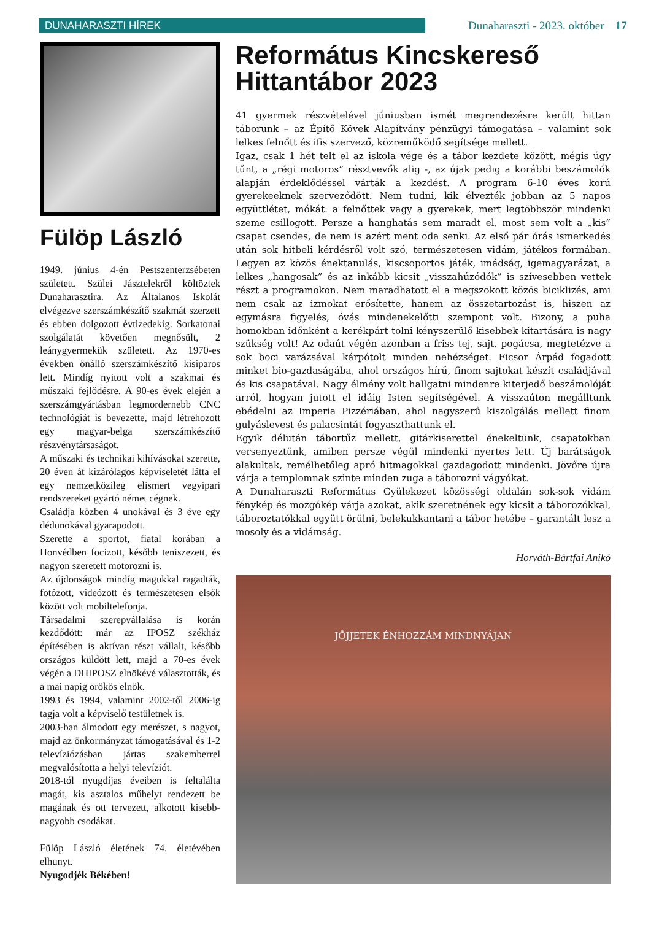DUNAHARASZTI HÍREK Dunaharaszti - 2023. október 17
Fülöp László
1949. június 4-én Pestszenterzsébeten született. Szülei Jásztelekről költöztek Dunaharasztira. Az Általanos Iskolát elvégezve szerszámkészítő szakmát szerzett és ebben dolgozott évtizedekig. Sorkatonai szolgálatát követően megnősült, 2 leánygyermekük született. Az 1970-es években önálló szerszámkészítő kisiparos lett. Mindíg nyitott volt a szakmai és műszaki fejlődésre. A 90-es évek elején a szerszámgyártásban legmordernebb CNC technológiát is bevezette, majd létrehozott egy magyar-belga szerszámkészítő részvénytársaságot.
A műszaki és technikai kihívásokat szerette, 20 éven át kizárólagos képviseletét látta el egy nemzetközileg elismert vegyipari rendszereket gyártó német cégnek.
Családja közben 4 unokával és 3 éve egy dédunokával gyarapodott.
Szerette a sportot, fiatal korában a Honvédben focizott, később teniszezett, és nagyon szeretett motorozni is.
Az újdonságok mindíg magukkal ragadták, fotózott, videózott és természetesen elsők között volt mobiltelefonja.
Társadalmi szerepvállalása is korán kezdődött: már az IPOSZ székház építésében is aktívan részt vállalt, később országos küldött lett, majd a 70-es évek végén a DHIPOSZ elnökévé választották, és a mai napig örökös elnök.
1993 és 1994, valamint 2002-től 2006-ig tagja volt a képviselő testületnek is.
2003-ban álmodott egy merészet, s nagyot, majd az önkormányzat támogatásával és 1-2 televíziózásban jártas szakemberrel megvalósította a helyi televíziót.
2018-tól nyugdíjas éveiben is feltalálta magát, kis asztalos műhelyt rendezett be magának és ott tervezett, alkotott kisebb-nagyobb csodákat.
Fülöp László életének 74. életévében elhunyt.
Nyugodjék Békében!
Református Kincskereső Hittantábor 2023
41 gyermek részvételével júniusban ismét megrendezésre került hittan táborunk – az Építő Kövek Alapítvány pénzügyi támogatása – valamint sok lelkes felnőtt és ifis szervező, közreműködő segítsége mellett.
Igaz, csak 1 hét telt el az iskola vége és a tábor kezdete között, mégis úgy tűnt, a „régi motoros” résztvevők alig -, az újak pedig a korábbi beszámolók alapján érdeklődéssel várták a kezdést. A program 6-10 éves korú gyerekeeknek szerveződött. Nem tudni, kik élvezték jobban az 5 napos együttlétet, mókát: a felnőttek vagy a gyerekek, mert legtöbbször mindenki szeme csillogott. Persze a hanghatás sem maradt el, most sem volt a „kis” csapat csendes, de nem is azért ment oda senki. Az első pár órás ismerkedés után sok hitbeli kérdésről volt szó, természetesen vidám, játékos formában. Legyen az közös énektanulás, kiscsoportos játék, imádság, igemagyarázat, a lelkes „hangosak” és az inkább kicsit „visszahúzódók” is szívesebben vettek részt a programokon. Nem maradhatott el a megszokott közös biciklizés, ami nem csak az izmokat erősítette, hanem az összetartozást is, hiszen az egymásra figyelés, óvás mindenekelőtti szempont volt. Bizony, a puha homokban időnként a kerékpárt tolni kényszerülő kisebbek kitartására is nagy szükség volt! Az odaút végén azonban a friss tej, sajt, pogácsa, megtetézve a sok boci varázsával kárpótolt minden nehézséget. Ficsor Árpád fogadott minket bio-gazdaságába, ahol országos hírű, finom sajtokat készít családjával és kis csapatával. Nagy élmény volt hallgatni mindenre kiterjedő beszámolóját arról, hogyan jutott el idáig Isten segítségével. A visszaúton megálltunk ebédelni az Imperia Pizzériában, ahol nagyszerű kiszolgálás mellett finom gulyáslevest és palacsintát fogyaszthattunk el.
Egyik délután tábortűz mellett, gitárkiserettel énekeltünk, csapatokban versenyeztünk, amiben persze végül mindenki nyertes lett. Új barátságok alakultak, remélhetőleg apró hitmagokkal gazdagodott mindenki. Jövőre újra várja a templomnak szinte minden zuga a táborozni vágyókat.
A Dunaharaszti Református Gyülekezet közösségi oldalán sok-sok vidám fénykép és mozgókép várja azokat, akik szeretnének egy kicsit a táborozókkal, táboroztatókkal együtt örülni, belekukkantani a tábor hetébe – garantált lesz a mosoly és a vidámság.
Horváth-Bártfai Anikó
JÖJJETEK ÉNHOZZÁM MINDNYÁJAN